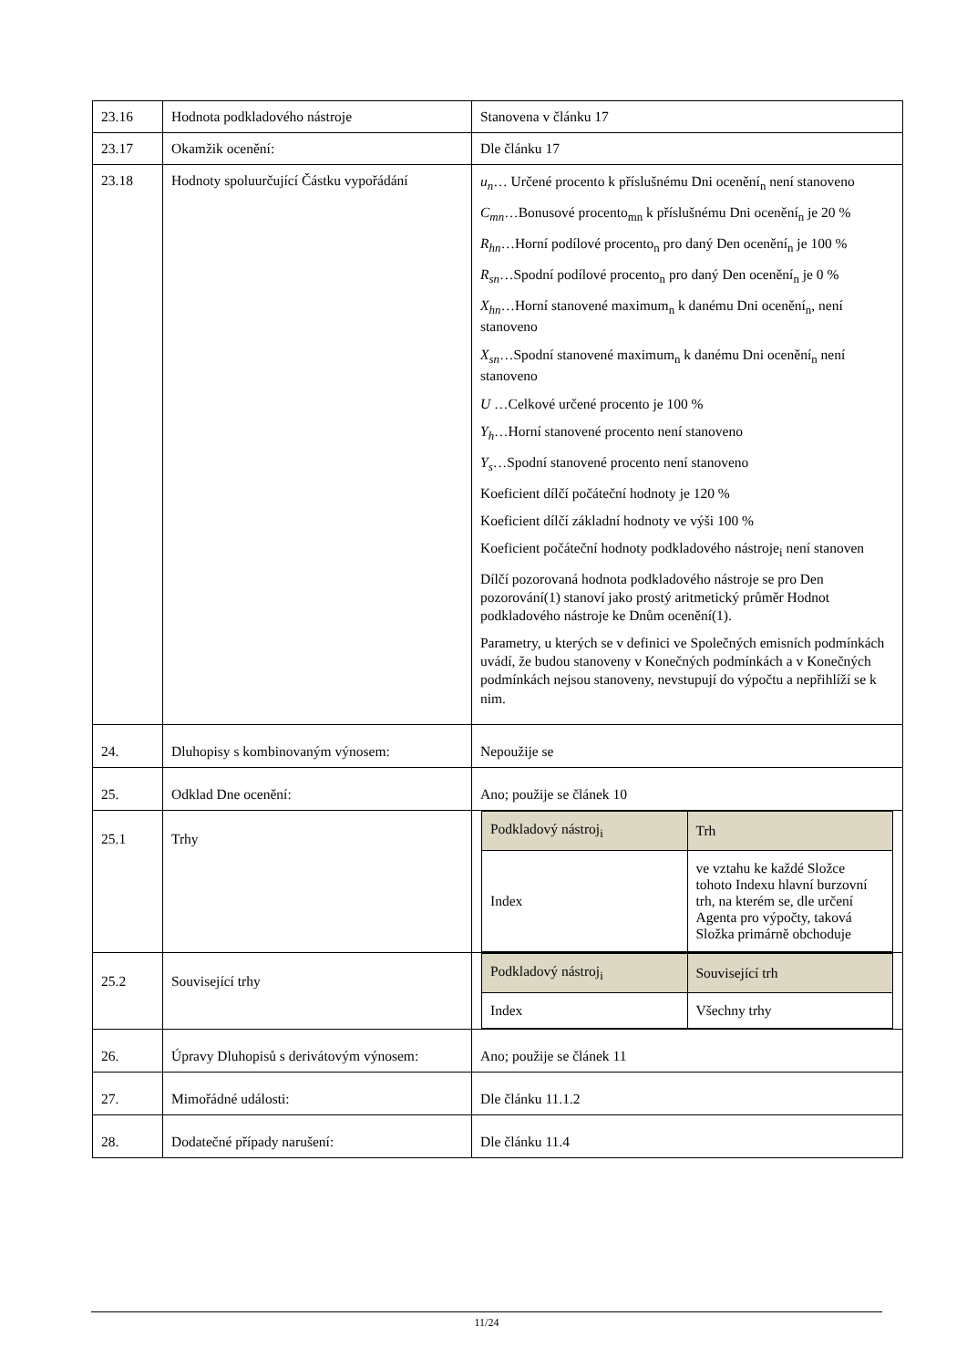| 23.16 | Hodnota podkladového nástroje | Stanovena v článku 17 |
| 23.17 | Okamžik ocenění: | Dle článku 17 |
| 23.18 | Hodnoty spoluurčující Částku vypořádání | u<sub>n</sub> … Určené procento k příslušnému Dni ocenění<sub>n</sub> není stanoveno C<sub>mn</sub> …Bonusové procento<sub>mn</sub> k příslušnému Dni ocenění<sub>n</sub> je 20 % R<sub>hn</sub> …Horní podílové procento<sub>n</sub> pro daný Den ocenění<sub>n</sub> je 100 % R<sub>sn</sub> …Spodní podílové procento<sub>n</sub> pro daný Den ocenění<sub>n</sub> je 0 % X<sub>hn</sub> …Horní stanovené maximum<sub>n</sub> k danému Dni ocenění<sub>n</sub>, není stanoveno X<sub>sn</sub> …Spodní stanovené maximum<sub>n</sub> k danému Dni ocenění<sub>n</sub> není stanoveno U …Celkové určené procento je 100 % Y<sub>h</sub> …Horní stanovené procento není stanoveno Y<sub>s</sub> …Spodní stanovené procento není stanoveno Koeficient dílčí počáteční hodnoty je 120 % Koeficient dílčí základní hodnoty ve výši 100 % Koeficient počáteční hodnoty podkladového nástroje<sub>i</sub> není stanoven Dílčí pozorovaná hodnota podkladového nástroje se pro Den pozorování(1) stanoví jako prostý aritmetický průměr Hodnot podkladového nástroje ke Dnům ocenění(1). Parametry, u kterých se v definici ve Společných emisních podmínkách uvádí, že budou stanoveny v Konečných podmínkách a v Konečných podmínkách nejsou stanoveny, nevstupují do výpočtu a nepřihlíží se k nim. |
| 24. | Dluhopisy s kombinovaným výnosem: | Nepoužije se |
| 25. | Odklad Dne ocenění: | Ano; použije se článek 10 |
| 25.1 | Trhy | / Podkladový nástroj<sub>i</sub> / Trh / / Index / ve vztahu ke každé Složce tohoto Indexu hlavní burzovní trh, na kterém se, dle určení Agenta pro výpočty, taková Složka primárně obchoduje / |
| 25.2 | Související trhy | / Podkladový nástroj<sub>i</sub> / Související trh / / Index / Všechny trhy / |
| 26. | Úpravy Dluhopisů s derivátovým výnosem: | Ano; použije se článek 11 |
| 27. | Mimořádné události: | Dle článku 11.1.2 |
| 28. | Dodatečné případy narušení: | Dle článku 11.4 |
11/24